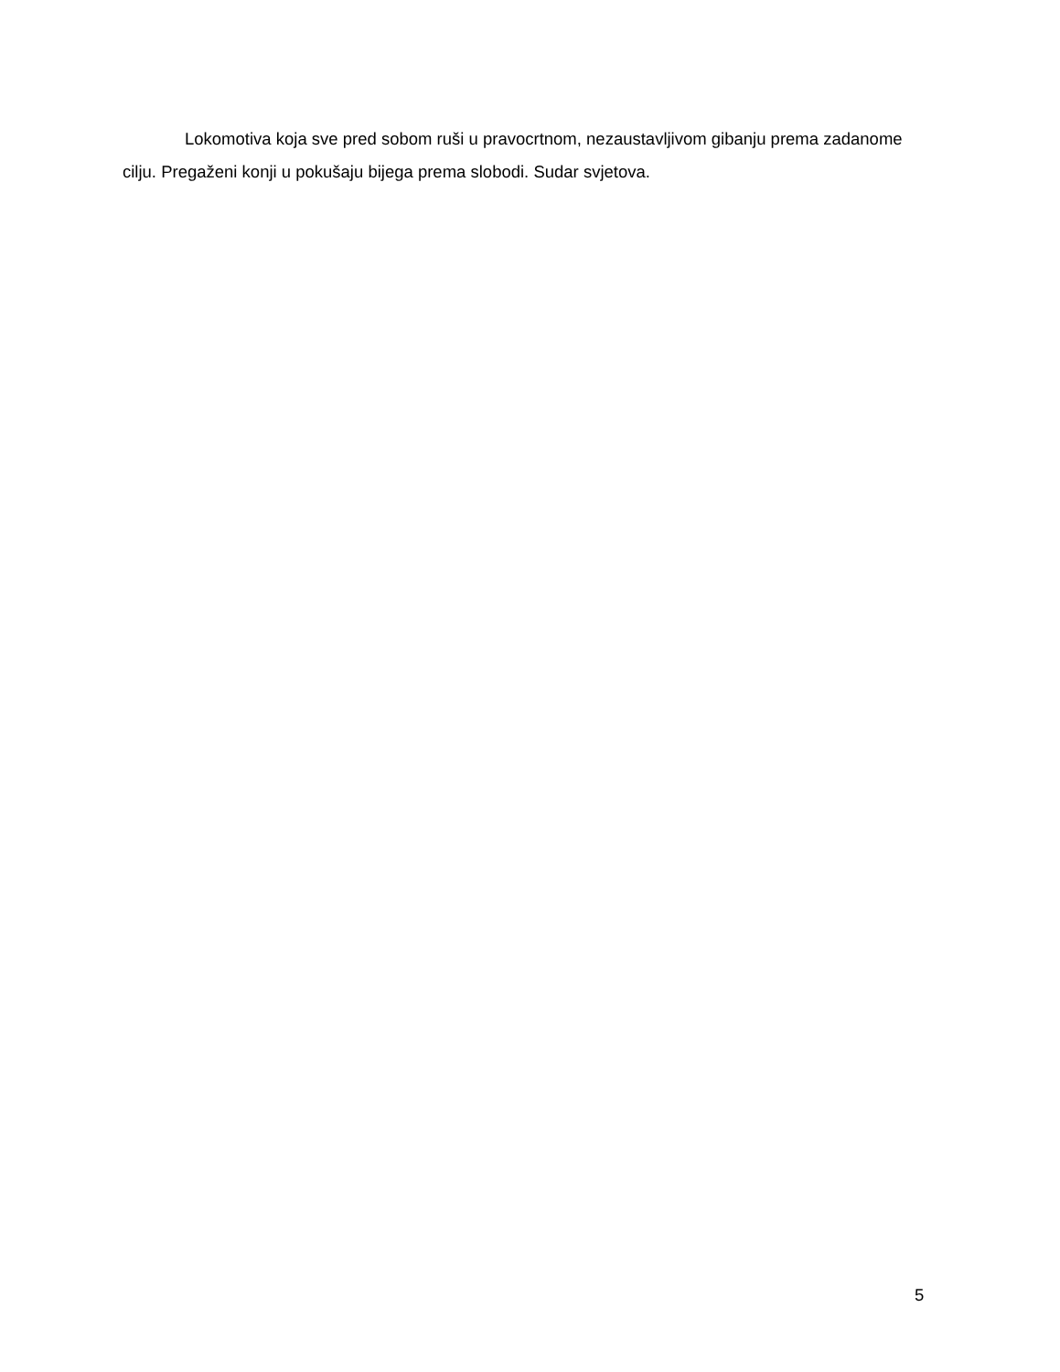Lokomotiva koja sve pred sobom ruši u pravocrtnom, nezaustavljivom gibanju prema zadanome cilju. Pregaženi konji u pokušaju bijega prema slobodi. Sudar svjetova.
5